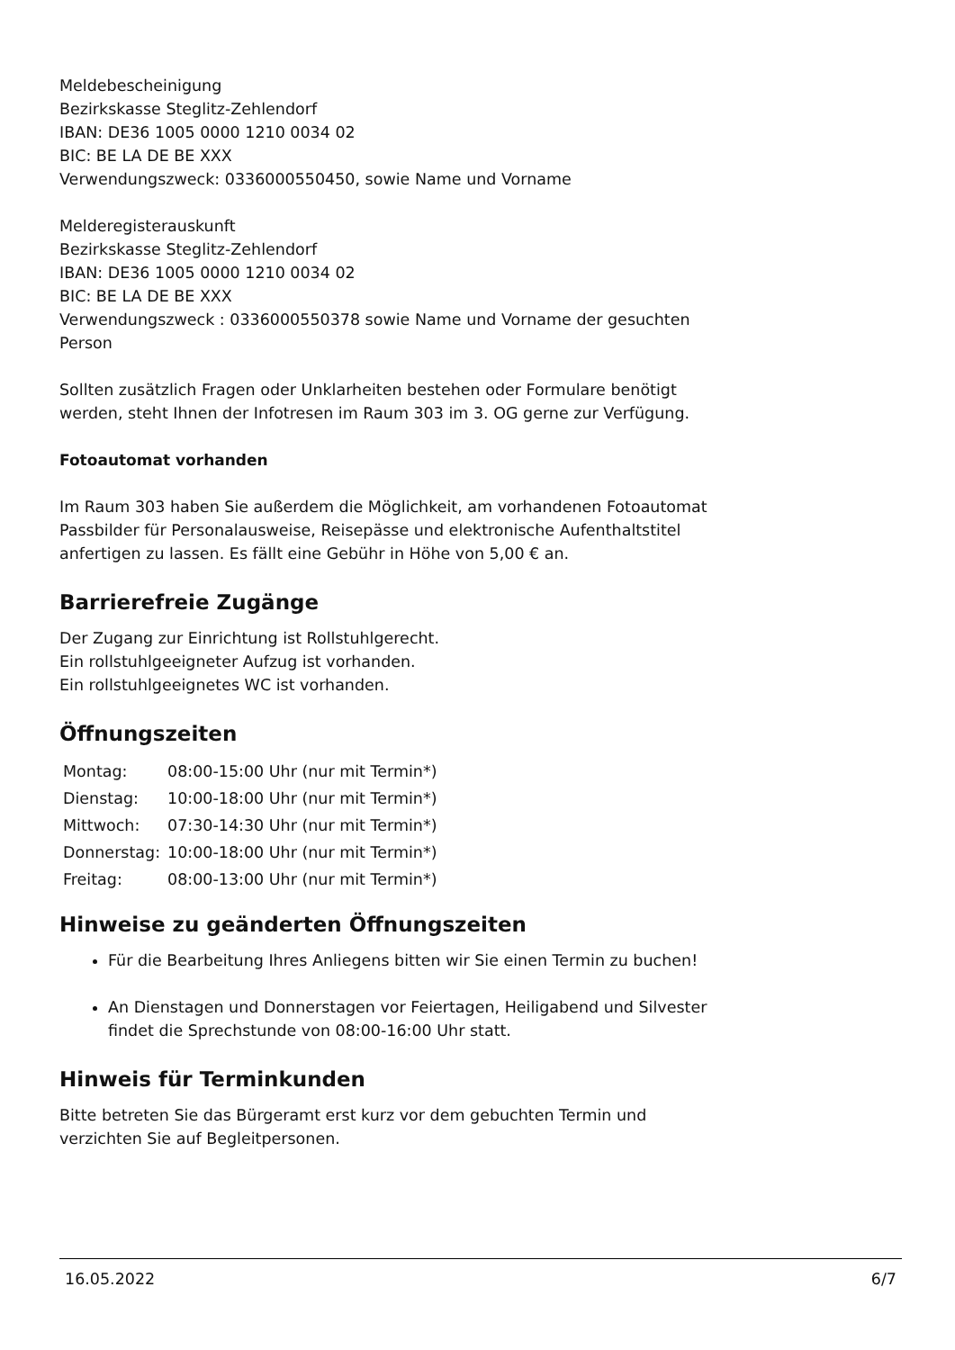Meldebescheinigung
Bezirkskasse Steglitz-Zehlendorf
IBAN: DE36 1005 0000 1210 0034 02
BIC: BE LA DE BE XXX
Verwendungszweck: 0336000550450, sowie Name und Vorname
Melderegisterauskunft
Bezirkskasse Steglitz-Zehlendorf
IBAN: DE36 1005 0000 1210 0034 02
BIC: BE LA DE BE XXX
Verwendungszweck : 0336000550378 sowie Name und Vorname der gesuchten Person
Sollten zusätzlich Fragen oder Unklarheiten bestehen oder Formulare benötigt werden, steht Ihnen der Infotresen im Raum 303 im 3. OG gerne zur Verfügung.
Fotoautomat vorhanden
Im Raum 303 haben Sie außerdem die Möglichkeit, am vorhandenen Fotoautomat Passbilder für Personalausweise, Reisepässe und elektronische Aufenthaltstitel anfertigen zu lassen. Es fällt eine Gebühr in Höhe von 5,00 € an.
Barrierefreie Zugänge
Der Zugang zur Einrichtung ist Rollstuhlgerecht.
Ein rollstuhlgeeigneter Aufzug ist vorhanden.
Ein rollstuhlgeeignetes WC ist vorhanden.
Öffnungszeiten
| Montag: | 08:00-15:00 Uhr (nur mit Termin*) |
| Dienstag: | 10:00-18:00 Uhr (nur mit Termin*) |
| Mittwoch: | 07:30-14:30 Uhr (nur mit Termin*) |
| Donnerstag: | 10:00-18:00 Uhr (nur mit Termin*) |
| Freitag: | 08:00-13:00 Uhr (nur mit Termin*) |
Hinweise zu geänderten Öffnungszeiten
Für die Bearbeitung Ihres Anliegens bitten wir Sie einen Termin zu buchen!
An Dienstagen und Donnerstagen vor Feiertagen, Heiligabend und Silvester findet die Sprechstunde von 08:00-16:00 Uhr statt.
Hinweis für Terminkunden
Bitte betreten Sie das Bürgeramt erst kurz vor dem gebuchten Termin und verzichten Sie auf Begleitpersonen.
16.05.2022 6/7